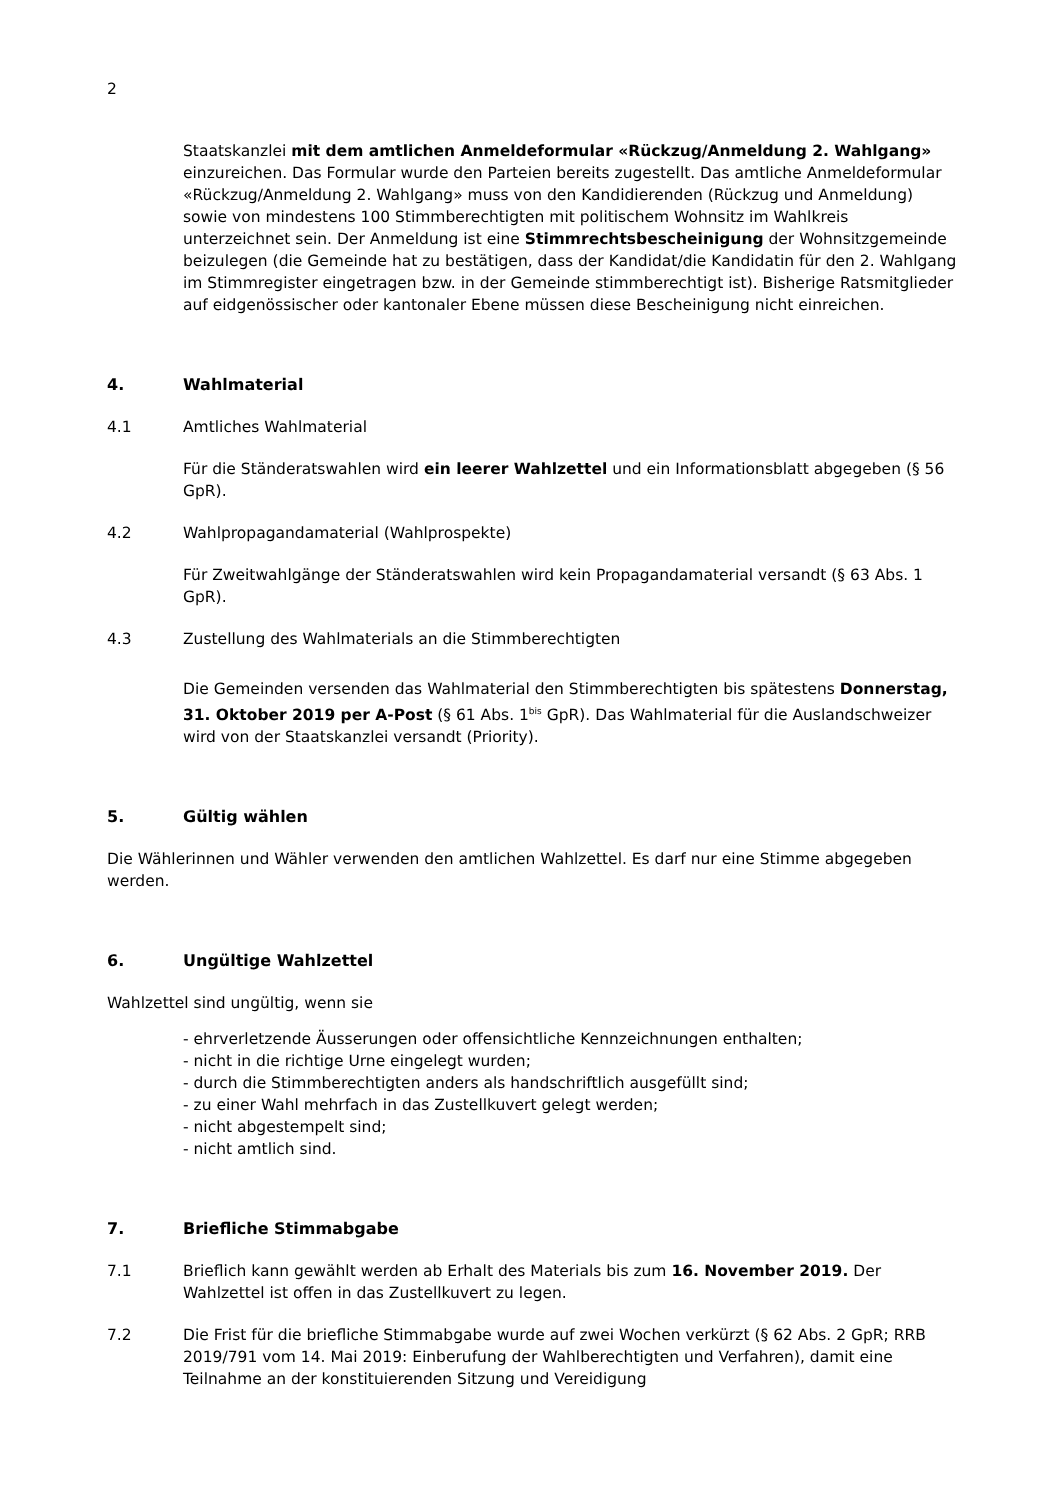2
Staatskanzlei mit dem amtlichen Anmeldeformular «Rückzug/Anmeldung 2. Wahlgang» einzureichen. Das Formular wurde den Parteien bereits zugestellt. Das amtliche Anmeldeformular «Rückzug/Anmeldung 2. Wahlgang» muss von den Kandidierenden (Rückzug und Anmeldung) sowie von mindestens 100 Stimmberechtigten mit politischem Wohnsitz im Wahlkreis unterzeichnet sein. Der Anmeldung ist eine Stimmrechtsbescheinigung der Wohnsitzgemeinde beizulegen (die Gemeinde hat zu bestätigen, dass der Kandidat/die Kandidatin für den 2. Wahlgang im Stimmregister eingetragen bzw. in der Gemeinde stimmberechtigt ist). Bisherige Ratsmitglieder auf eidgenössischer oder kantonaler Ebene müssen diese Bescheinigung nicht einreichen.
4. Wahlmaterial
4.1 Amtliches Wahlmaterial
Für die Ständeratswahlen wird ein leerer Wahlzettel und ein Informationsblatt abgegeben (§ 56 GpR).
4.2 Wahlpropagandamaterial (Wahlprospekte)
Für Zweitwahlgänge der Ständeratswahlen wird kein Propagandamaterial versandt (§ 63 Abs. 1 GpR).
4.3 Zustellung des Wahlmaterials an die Stimmberechtigten
Die Gemeinden versenden das Wahlmaterial den Stimmberechtigten bis spätestens Donnerstag, 31. Oktober 2019 per A-Post (§ 61 Abs. 1<sup>bis</sup> GpR). Das Wahlmaterial für die Auslandschweizer wird von der Staatskanzlei versandt (Priority).
5. Gültig wählen
Die Wählerinnen und Wähler verwenden den amtlichen Wahlzettel. Es darf nur eine Stimme abgegeben werden.
6. Ungültige Wahlzettel
Wahlzettel sind ungültig, wenn sie
- ehrverletzende Äusserungen oder offensichtliche Kennzeichnungen enthalten;
- nicht in die richtige Urne eingelegt wurden;
- durch die Stimmberechtigten anders als handschriftlich ausgefüllt sind;
- zu einer Wahl mehrfach in das Zustellkuvert gelegt werden;
- nicht abgestempelt sind;
- nicht amtlich sind.
7. Briefliche Stimmabgabe
7.1 Brieflich kann gewählt werden ab Erhalt des Materials bis zum 16. November 2019. Der Wahlzettel ist offen in das Zustellkuvert zu legen.
7.2 Die Frist für die briefliche Stimmabgabe wurde auf zwei Wochen verkürzt (§ 62 Abs. 2 GpR; RRB 2019/791 vom 14. Mai 2019: Einberufung der Wahlberechtigten und Verfahren), damit eine Teilnahme an der konstituierenden Sitzung und Vereidigung